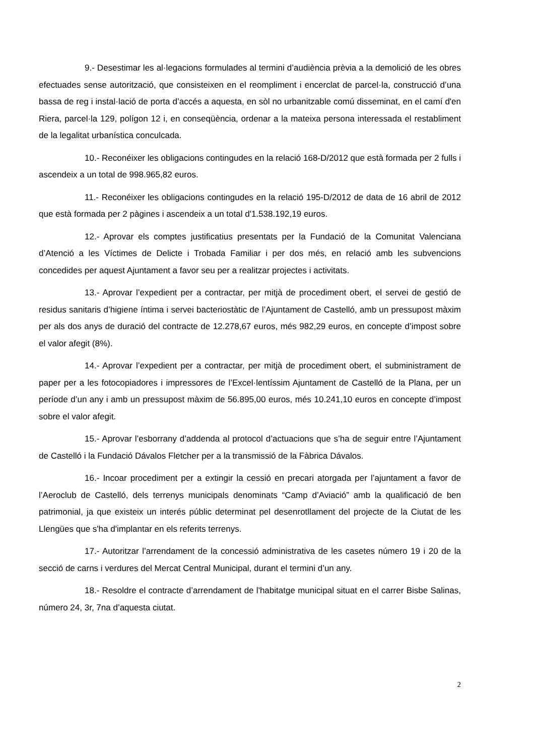9.- Desestimar les al·legacions formulades al termini d’audiència prèvia a la demolició de les obres efectuades sense autorització, que consisteixen en el reompliment i encerclat de parcel·la, construcció d’una bassa de reg i instal·lació de porta d’accés a aquesta, en sòl no urbanitzable comú disseminat, en el camí d'en Riera, parcel·la 129, polígon 12 i, en conseqüència, ordenar a la mateixa persona interessada el restabliment de la legalitat urbanística conculcada.
10.- Reconéixer les obligacions contingudes en la relació 168-D/2012 que està formada per 2 fulls i ascendeix a un total de 998.965,82 euros.
11.- Reconéixer les obligacions contingudes en la relació 195-D/2012 de data de 16 abril de 2012 que està formada per 2 pàgines i ascendeix a un total d'1.538.192,19 euros.
12.- Aprovar els comptes justificatius presentats per la Fundació de la Comunitat Valenciana d’Atenció a les Víctimes de Delicte i Trobada Familiar i per dos més, en relació amb les subvencions concedides per aquest Ajuntament a favor seu per a realitzar projectes i activitats.
13.- Aprovar l’expedient per a contractar, per mitjà de procediment obert, el servei de gestió de residus sanitaris d’higiene íntima i servei bacteriostàtic de l’Ajuntament de Castelló, amb un pressupost màxim per als dos anys de duració del contracte de 12.278,67 euros, més 982,29 euros, en concepte d’impost sobre el valor afegit (8%).
14.- Aprovar l’expedient per a contractar, per mitjà de procediment obert, el subministrament de paper per a les fotocopiadores i impressores de l’Excel·lentíssim Ajuntament de Castelló de la Plana, per un període d’un any i amb un pressupost màxim de 56.895,00 euros, més 10.241,10 euros en concepte d’impost sobre el valor afegit.
15.- Aprovar l’esborrany d’addenda al protocol d’actuacions que s’ha de seguir entre l’Ajuntament de Castelló i la Fundació Dávalos Fletcher per a la transmissió de la Fàbrica Dávalos.
16.- Incoar procediment per a extingir la cessió en precari atorgada per l’ajuntament a favor de l’Aeroclub de Castelló, dels terrenys municipals denominats “Camp d’Aviació” amb la qualificació de ben patrimonial, ja que existeix un interés públic determinat pel desenrotllament del projecte de la Ciutat de les Llengües que s'ha d'implantar en els referits terrenys.
17.- Autoritzar l’arrendament de la concessió administrativa de les casetes número 19 i 20 de la secció de carns i verdures del Mercat Central Municipal, durant el termini d’un any.
18.- Resoldre el contracte d’arrendament de l'habitatge municipal situat en el carrer Bisbe Salinas, número 24, 3r, 7na d’aquesta ciutat.
2